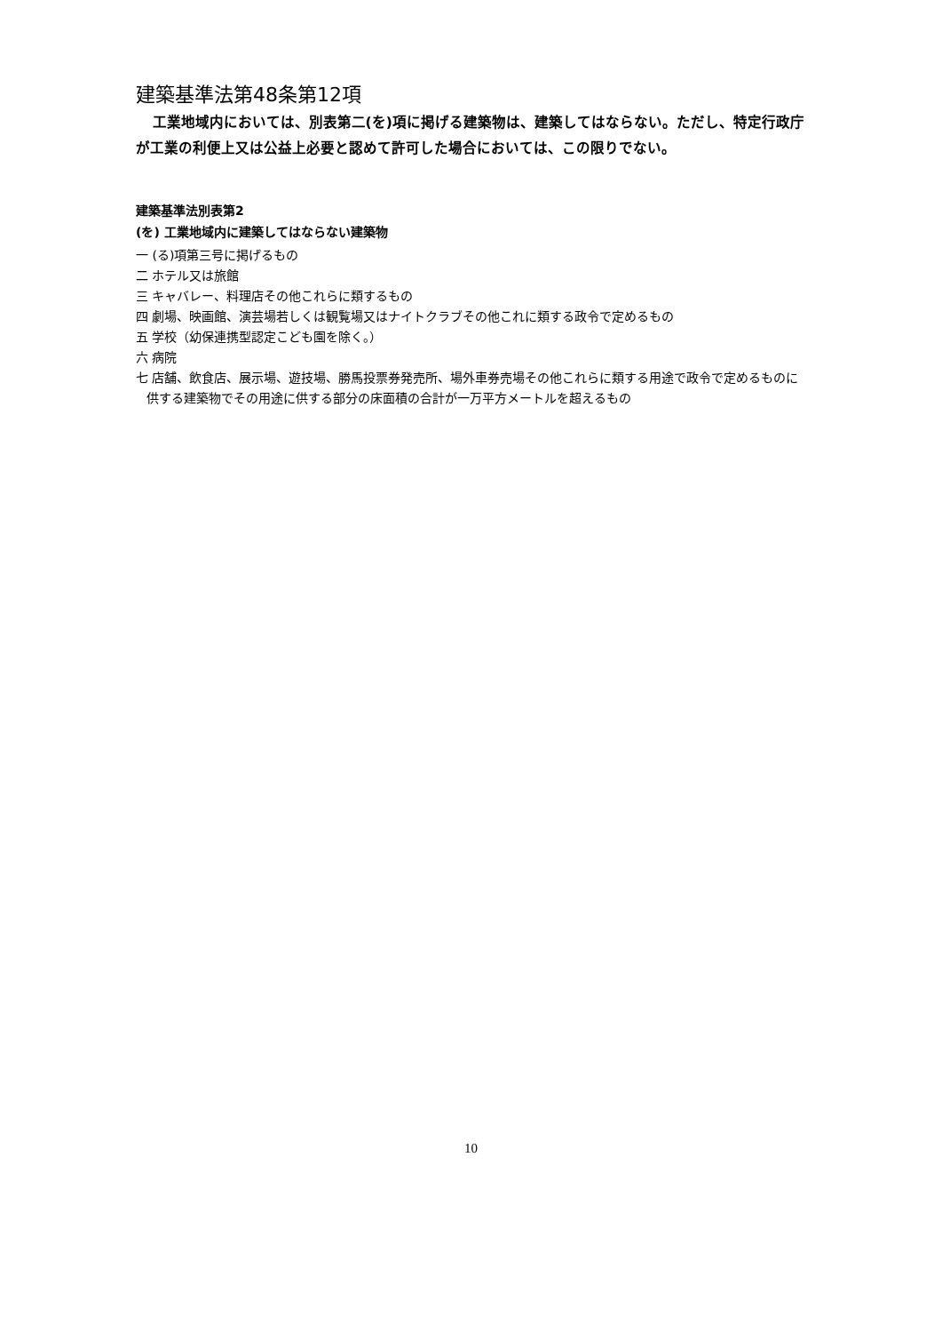建築基準法第48条第12項
工業地域内においては、別表第二(を)項に掲げる建築物は、建築してはならない。ただし、特定行政庁が工業の利便上又は公益上必要と認めて許可した場合においては、この限りでない。
建築基準法別表第2
(を) 工業地域内に建築してはならない建築物
一 (る)項第三号に掲げるもの
二 ホテル又は旅館
三 キャバレー、料理店その他これらに類するもの
四 劇場、映画館、演芸場若しくは観覧場又はナイトクラブその他これに類する政令で定めるもの
五 学校（幼保連携型認定こども園を除く。）
六 病院
七 店舗、飲食店、展示場、遊技場、勝馬投票券発売所、場外車券売場その他これらに類する用途で政令で定めるものに供する建築物でその用途に供する部分の床面積の合計が一万平方メートルを超えるもの
10